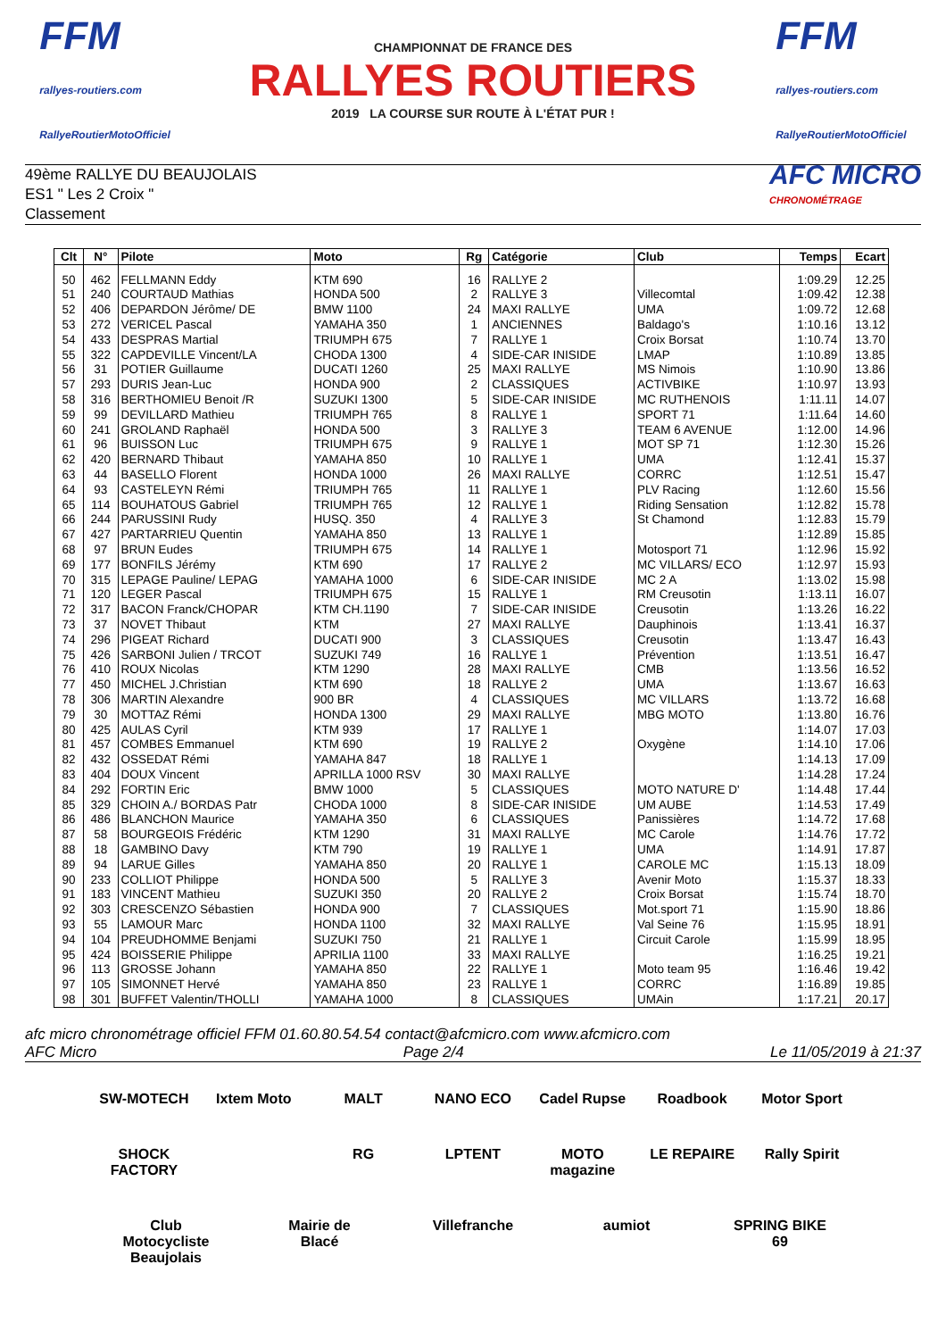FFM
rallyes-routiers.com
RallyeRoutierMotoOfficiel
CHAMPIONNAT DE FRANCE DES
RALLYES ROUTIERS
2019 LA COURSE SUR ROUTE À L'ÉTAT PUR !
FFM
rallyes-routiers.com
RallyeRoutierMotoOfficiel
49ème RALLYE DU BEAUJOLAIS
ES1 " Les 2 Croix "
Classement
AFC MICRO
CHRONOMÉTRAGE
| Clt | N° | Pilote | Moto | Rg | Catégorie | Club | Temps | Ecart |
| --- | --- | --- | --- | --- | --- | --- | --- | --- |
| 50 | 462 | FELLMANN Eddy | KTM 690 | 16 | RALLYE 2 | | 1:09.29 | 12.25 |
| 51 | 240 | COURTAUD Mathias | HONDA 500 | 2 | RALLYE 3 | Villecomtal | 1:09.42 | 12.38 |
| 52 | 406 | DEPARDON Jérôme/ DE | BMW 1100 | 24 | MAXI RALLYE | UMA | 1:09.72 | 12.68 |
| 53 | 272 | VERICEL Pascal | YAMAHA 350 | 1 | ANCIENNES | Baldago's | 1:10.16 | 13.12 |
| 54 | 433 | DESPRAS Martial | TRIUMPH 675 | 7 | RALLYE 1 | Croix Borsat | 1:10.74 | 13.70 |
| 55 | 322 | CAPDEVILLE Vincent/LA | CHODA 1300 | 4 | SIDE-CAR INISIDE | LMAP | 1:10.89 | 13.85 |
| 56 | 31 | POTIER Guillaume | DUCATI 1260 | 25 | MAXI RALLYE | MS Nimois | 1:10.90 | 13.86 |
| 57 | 293 | DURIS Jean-Luc | HONDA 900 | 2 | CLASSIQUES | ACTIVBIKE | 1:10.97 | 13.93 |
| 58 | 316 | BERTHOMIEU Benoit /R | SUZUKI 1300 | 5 | SIDE-CAR INISIDE | MC RUTHENOIS | 1:11.11 | 14.07 |
| 59 | 99 | DEVILLARD Mathieu | TRIUMPH 765 | 8 | RALLYE 1 | SPORT 71 | 1:11.64 | 14.60 |
| 60 | 241 | GROLAND Raphaël | HONDA 500 | 3 | RALLYE 3 | TEAM 6 AVENUE | 1:12.00 | 14.96 |
| 61 | 96 | BUISSON Luc | TRIUMPH 675 | 9 | RALLYE 1 | MOT SP 71 | 1:12.30 | 15.26 |
| 62 | 420 | BERNARD Thibaut | YAMAHA 850 | 10 | RALLYE 1 | UMA | 1:12.41 | 15.37 |
| 63 | 44 | BASELLO Florent | HONDA 1000 | 26 | MAXI RALLYE | CORRC | 1:12.51 | 15.47 |
| 64 | 93 | CASTELEYN Rémi | TRIUMPH 765 | 11 | RALLYE 1 | PLV Racing | 1:12.60 | 15.56 |
| 65 | 114 | BOUHATOUS Gabriel | TRIUMPH 765 | 12 | RALLYE 1 | Riding Sensation | 1:12.82 | 15.78 |
| 66 | 244 | PARUSSINI Rudy | HUSQ. 350 | 4 | RALLYE 3 | St Chamond | 1:12.83 | 15.79 |
| 67 | 427 | PARTARRIEU Quentin | YAMAHA 850 | 13 | RALLYE 1 | | 1:12.89 | 15.85 |
| 68 | 97 | BRUN Eudes | TRIUMPH 675 | 14 | RALLYE 1 | Motosport 71 | 1:12.96 | 15.92 |
| 69 | 177 | BONFILS Jérémy | KTM 690 | 17 | RALLYE 2 | MC VILLARS/ ECO | 1:12.97 | 15.93 |
| 70 | 315 | LEPAGE Pauline/ LEPAG | YAMAHA 1000 | 6 | SIDE-CAR INISIDE | MC 2 A | 1:13.02 | 15.98 |
| 71 | 120 | LEGER Pascal | TRIUMPH 675 | 15 | RALLYE 1 | RM Creusotin | 1:13.11 | 16.07 |
| 72 | 317 | BACON Franck/CHOPAR | KTM CH.1190 | 7 | SIDE-CAR INISIDE | Creusotin | 1:13.26 | 16.22 |
| 73 | 37 | NOVET Thibaut | KTM | 27 | MAXI RALLYE | Dauphinois | 1:13.41 | 16.37 |
| 74 | 296 | PIGEAT Richard | DUCATI 900 | 3 | CLASSIQUES | Creusotin | 1:13.47 | 16.43 |
| 75 | 426 | SARBONI Julien / TRCOT | SUZUKI 749 | 16 | RALLYE 1 | Prévention | 1:13.51 | 16.47 |
| 76 | 410 | ROUX Nicolas | KTM 1290 | 28 | MAXI RALLYE | CMB | 1:13.56 | 16.52 |
| 77 | 450 | MICHEL J.Christian | KTM 690 | 18 | RALLYE 2 | UMA | 1:13.67 | 16.63 |
| 78 | 306 | MARTIN Alexandre | 900 BR | 4 | CLASSIQUES | MC VILLARS | 1:13.72 | 16.68 |
| 79 | 30 | MOTTAZ Rémi | HONDA 1300 | 29 | MAXI RALLYE | MBG MOTO | 1:13.80 | 16.76 |
| 80 | 425 | AULAS Cyril | KTM 939 | 17 | RALLYE 1 | | 1:14.07 | 17.03 |
| 81 | 457 | COMBES Emmanuel | KTM 690 | 19 | RALLYE 2 | Oxygène | 1:14.10 | 17.06 |
| 82 | 432 | OSSEDAT Rémi | YAMAHA 847 | 18 | RALLYE 1 | | 1:14.13 | 17.09 |
| 83 | 404 | DOUX Vincent | APRILLA 1000 RSV | 30 | MAXI RALLYE | | 1:14.28 | 17.24 |
| 84 | 292 | FORTIN Eric | BMW 1000 | 5 | CLASSIQUES | MOTO NATURE D' | 1:14.48 | 17.44 |
| 85 | 329 | CHOIN A./ BORDAS Patr | CHODA 1000 | 8 | SIDE-CAR INISIDE | UM AUBE | 1:14.53 | 17.49 |
| 86 | 486 | BLANCHON Maurice | YAMAHA 350 | 6 | CLASSIQUES | Panissières | 1:14.72 | 17.68 |
| 87 | 58 | BOURGEOIS Frédéric | KTM 1290 | 31 | MAXI RALLYE | MC Carole | 1:14.76 | 17.72 |
| 88 | 18 | GAMBINO Davy | KTM 790 | 19 | RALLYE 1 | UMA | 1:14.91 | 17.87 |
| 89 | 94 | LARUE Gilles | YAMAHA 850 | 20 | RALLYE 1 | CAROLE MC | 1:15.13 | 18.09 |
| 90 | 233 | COLLIOT Philippe | HONDA 500 | 5 | RALLYE 3 | Avenir Moto | 1:15.37 | 18.33 |
| 91 | 183 | VINCENT Mathieu | SUZUKI 350 | 20 | RALLYE 2 | Croix Borsat | 1:15.74 | 18.70 |
| 92 | 303 | CRESCENZO Sébastien | HONDA 900 | 7 | CLASSIQUES | Mot.sport 71 | 1:15.90 | 18.86 |
| 93 | 55 | LAMOUR Marc | HONDA 1100 | 32 | MAXI RALLYE | Val Seine 76 | 1:15.95 | 18.91 |
| 94 | 104 | PREUDHOMME Benjami | SUZUKI 750 | 21 | RALLYE 1 | Circuit Carole | 1:15.99 | 18.95 |
| 95 | 424 | BOISSERIE Philippe | APRILIA 1100 | 33 | MAXI RALLYE | | 1:16.25 | 19.21 |
| 96 | 113 | GROSSE Johann | YAMAHA 850 | 22 | RALLYE 1 | Moto team 95 | 1:16.46 | 19.42 |
| 97 | 105 | SIMONNET Hervé | YAMAHA 850 | 23 | RALLYE 1 | CORRC | 1:16.89 | 19.85 |
| 98 | 301 | BUFFET Valentin/THOLLI | YAMAHA 1000 | 8 | CLASSIQUES | UMAin | 1:17.21 | 20.17 |
afc micro chronométrage officiel FFM 01.60.80.54.54 contact@afcmicro.com www.afcmicro.com
AFC Micro Page 2/4 Le 11/05/2019 à 21:37
SW-MOTECH Ixtem Moto MALT NANO ECO Cadel Rupse Roadbook Motor Sport SHOCK FACTORY RG LPTENT MOTO magazine LE REPAIRE Rally Spirit Club Motocycliste Beaujolais Mairie de Blacé Villefranche aumiot SPRING BIKE 69